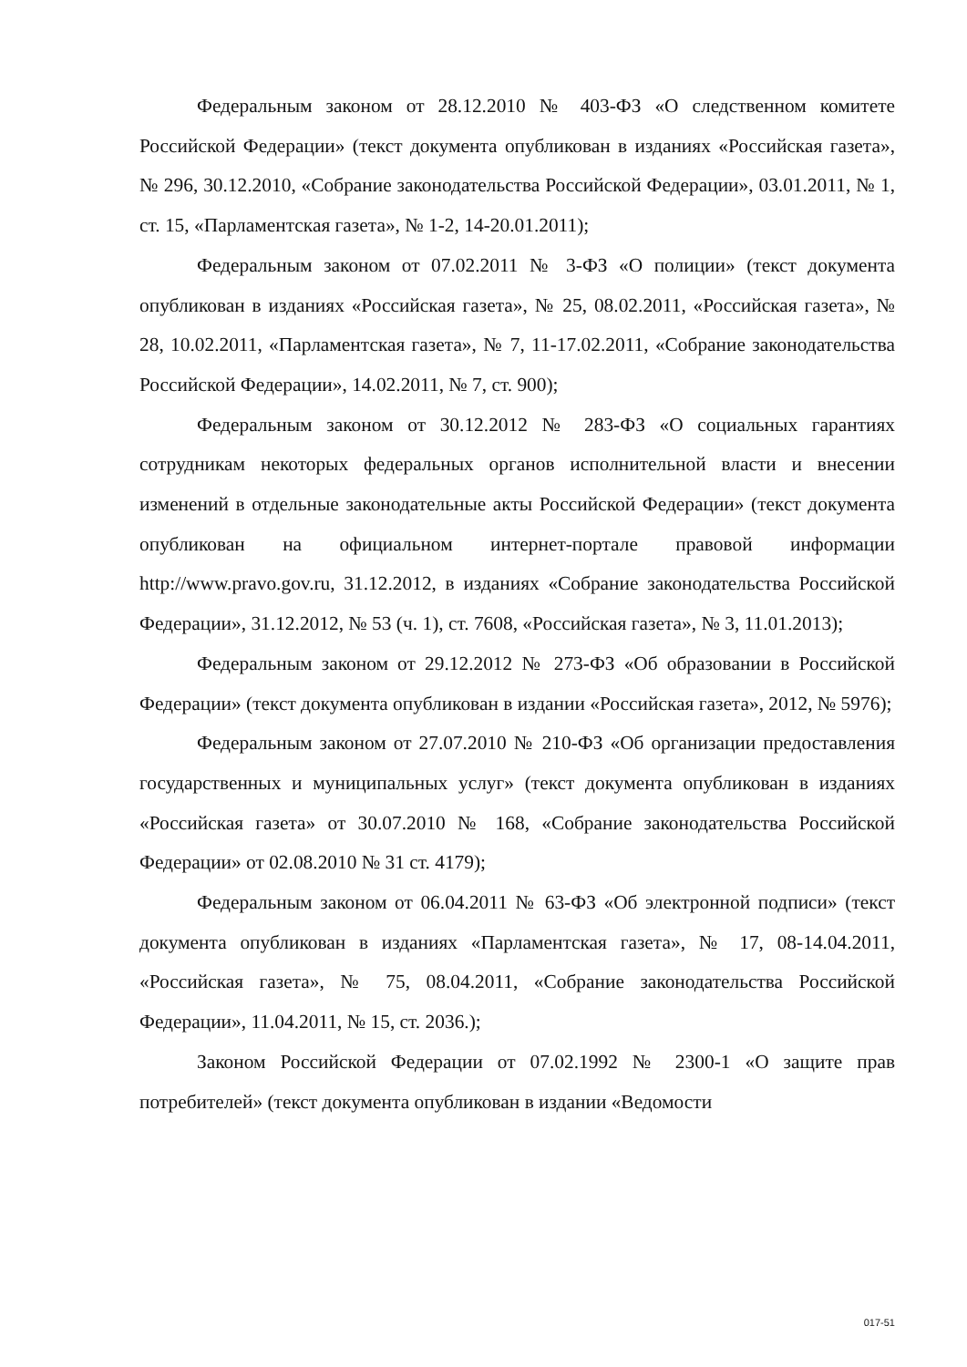Федеральным законом от 28.12.2010 № 403-ФЗ «О следственном комитете Российской Федерации» (текст документа опубликован в изданиях «Российская газета», № 296, 30.12.2010, «Собрание законодательства Российской Федерации», 03.01.2011, № 1, ст. 15, «Парламентская газета», № 1-2, 14-20.01.2011);
Федеральным законом от 07.02.2011 № 3-ФЗ «О полиции» (текст документа опубликован в изданиях «Российская газета», № 25, 08.02.2011, «Российская газета», № 28, 10.02.2011, «Парламентская газета», № 7, 11-17.02.2011, «Собрание законодательства Российской Федерации», 14.02.2011, № 7, ст. 900);
Федеральным законом от 30.12.2012 № 283-ФЗ «О социальных гарантиях сотрудникам некоторых федеральных органов исполнительной власти и внесении изменений в отдельные законодательные акты Российской Федерации» (текст документа опубликован на официальном интернет-портале правовой информации http://www.pravo.gov.ru, 31.12.2012, в изданиях «Собрание законодательства Российской Федерации», 31.12.2012, № 53 (ч. 1), ст. 7608, «Российская газета», № 3, 11.01.2013);
Федеральным законом от 29.12.2012 № 273-ФЗ «Об образовании в Российской Федерации» (текст документа опубликован в издании «Российская газета», 2012, № 5976);
Федеральным законом от 27.07.2010 № 210-ФЗ «Об организации предоставления государственных и муниципальных услуг» (текст документа опубликован в изданиях «Российская газета» от 30.07.2010 № 168, «Собрание законодательства Российской Федерации» от 02.08.2010 № 31 ст. 4179);
Федеральным законом от 06.04.2011 № 63-ФЗ «Об электронной подписи» (текст документа опубликован в изданиях «Парламентская газета», № 17, 08-14.04.2011, «Российская газета», № 75, 08.04.2011, «Собрание законодательства Российской Федерации», 11.04.2011, № 15, ст. 2036.);
Законом Российской Федерации от 07.02.1992 № 2300-1 «О защите прав потребителей» (текст документа опубликован в издании «Ведомости
017-51